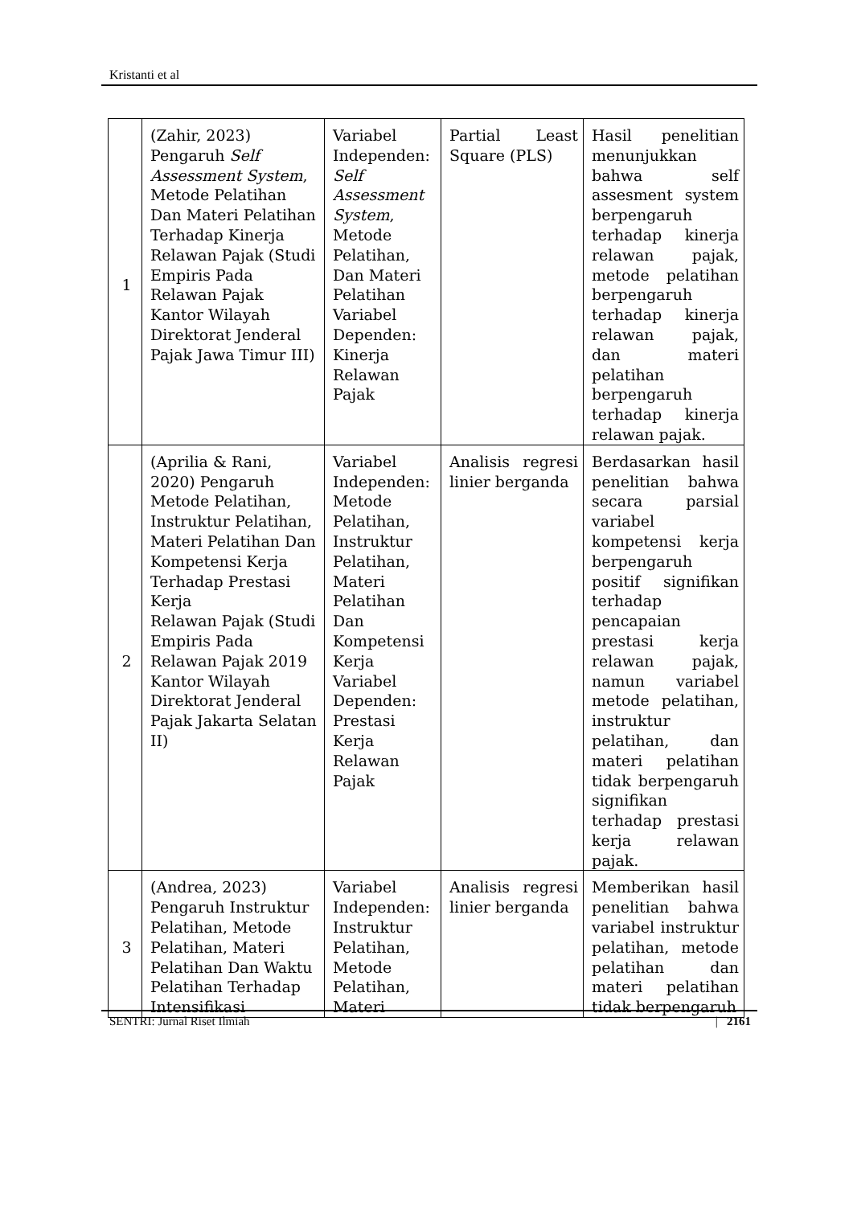Kristanti et al
| 1 | (Zahir, 2023) Pengaruh Self Assessment System , Metode Pelatihan Dan Materi Pelatihan Terhadap Kinerja Relawan Pajak (Studi Empiris Pada Relawan Pajak Kantor Wilayah Direktorat Jenderal Pajak Jawa Timur III) | Variabel Independen: Self Assessment System , Metode Pelatihan, Dan Materi Pelatihan Variabel Dependen: Kinerja Relawan Pajak | Partial Least Square (PLS) | Hasil penelitian menunjukkan bahwa self assesment system berpengaruh terhadap kinerja relawan pajak, metode pelatihan berpengaruh terhadap kinerja relawan pajak, dan materi pelatihan berpengaruh terhadap kinerja relawan pajak. |
| 2 | (Aprilia & Rani, 2020) Pengaruh Metode Pelatihan, Instruktur Pelatihan, Materi Pelatihan Dan Kompetensi Kerja Terhadap Prestasi Kerja Relawan Pajak (Studi Empiris Pada Relawan Pajak 2019 Kantor Wilayah Direktorat Jenderal Pajak Jakarta Selatan II) | Variabel Independen: Metode Pelatihan, Instruktur Pelatihan, Materi Pelatihan Dan Kompetensi Kerja Variabel Dependen: Prestasi Kerja Relawan Pajak | Analisis regresi linier berganda | Berdasarkan hasil penelitian bahwa secara parsial variabel kompetensi kerja berpengaruh positif signifikan terhadap pencapaian prestasi kerja relawan pajak, namun variabel metode pelatihan, instruktur pelatihan, dan materi pelatihan tidak berpengaruh signifikan terhadap prestasi kerja relawan pajak. |
| 3 | (Andrea, 2023) Pengaruh Instruktur Pelatihan, Metode Pelatihan, Materi Pelatihan Dan Waktu Pelatihan Terhadap Intensifikasi | Variabel Independen: Instruktur Pelatihan, Metode Pelatihan, Materi | Analisis regresi linier berganda | Memberikan hasil penelitian bahwa variabel instruktur pelatihan, metode pelatihan dan materi pelatihan tidak berpengaruh |
SENTRI: Jurnal Riset Ilmiah | 2161